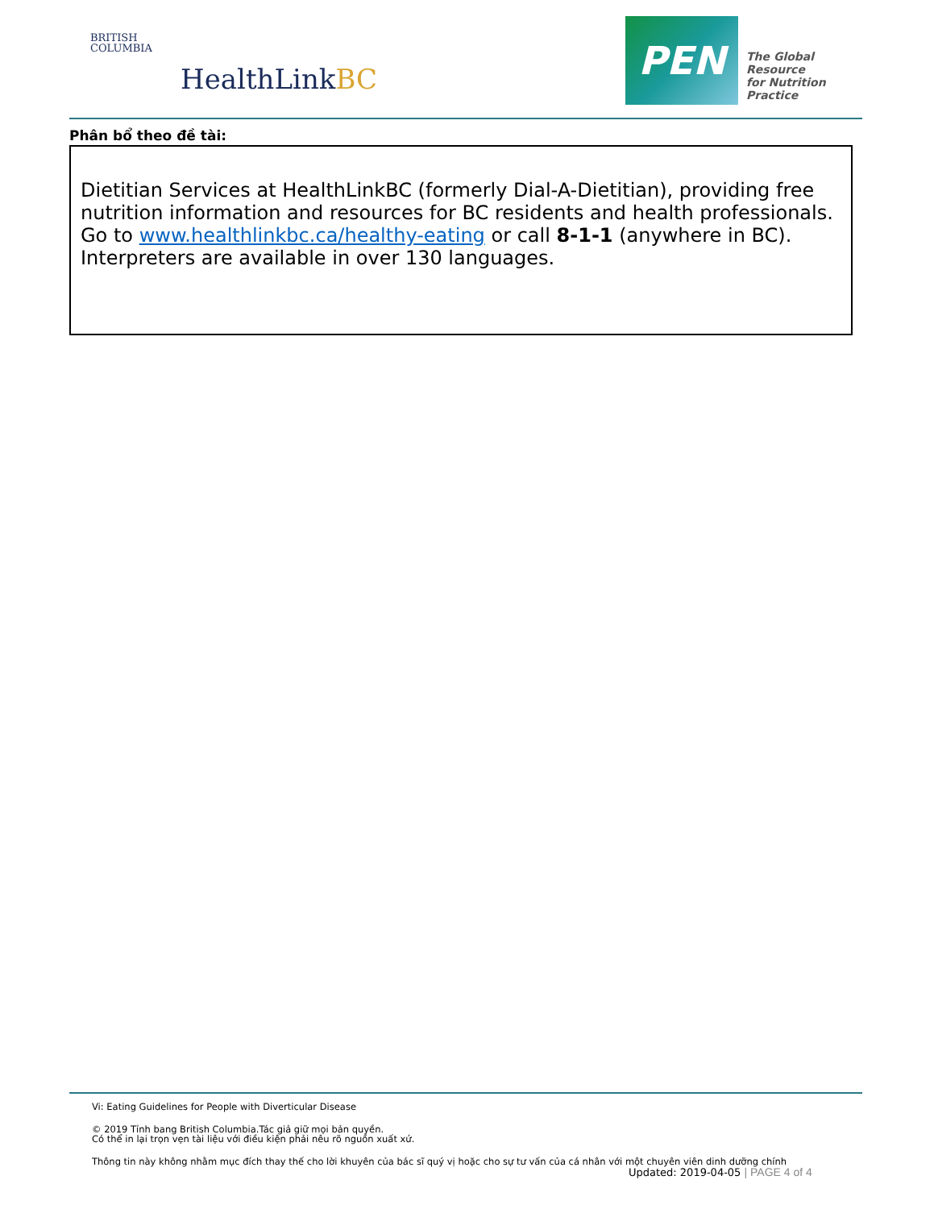BRITISH
COLUMBIA
HealthLinkBC
PEN
The Global Resource
for Nutrition Practice
Phân bổ theo đề tài:
Dietitian Services at HealthLinkBC (formerly Dial-A-Dietitian), providing free nutrition information and resources for BC residents and health professionals. Go to www.healthlinkbc.ca/healthy-eating or call 8-1-1 (anywhere in BC). Interpreters are available in over 130 languages.
Vi: Eating Guidelines for People with Diverticular Disease
© 2019 Tỉnh bang British Columbia.Tác giả giữ mọi bản quyền.
Có thể in lại trọn vẹn tài liệu với điều kiện phải nêu rõ nguồn xuất xứ.
Thông tin này không nhằm mục đích thay thế cho lời khuyên của bác sĩ quý vị hoặc cho sự tư vấn của cá nhân với một chuyên viên dinh dưỡng chính
Updated: 2019-04-05 | PAGE 4 of 4